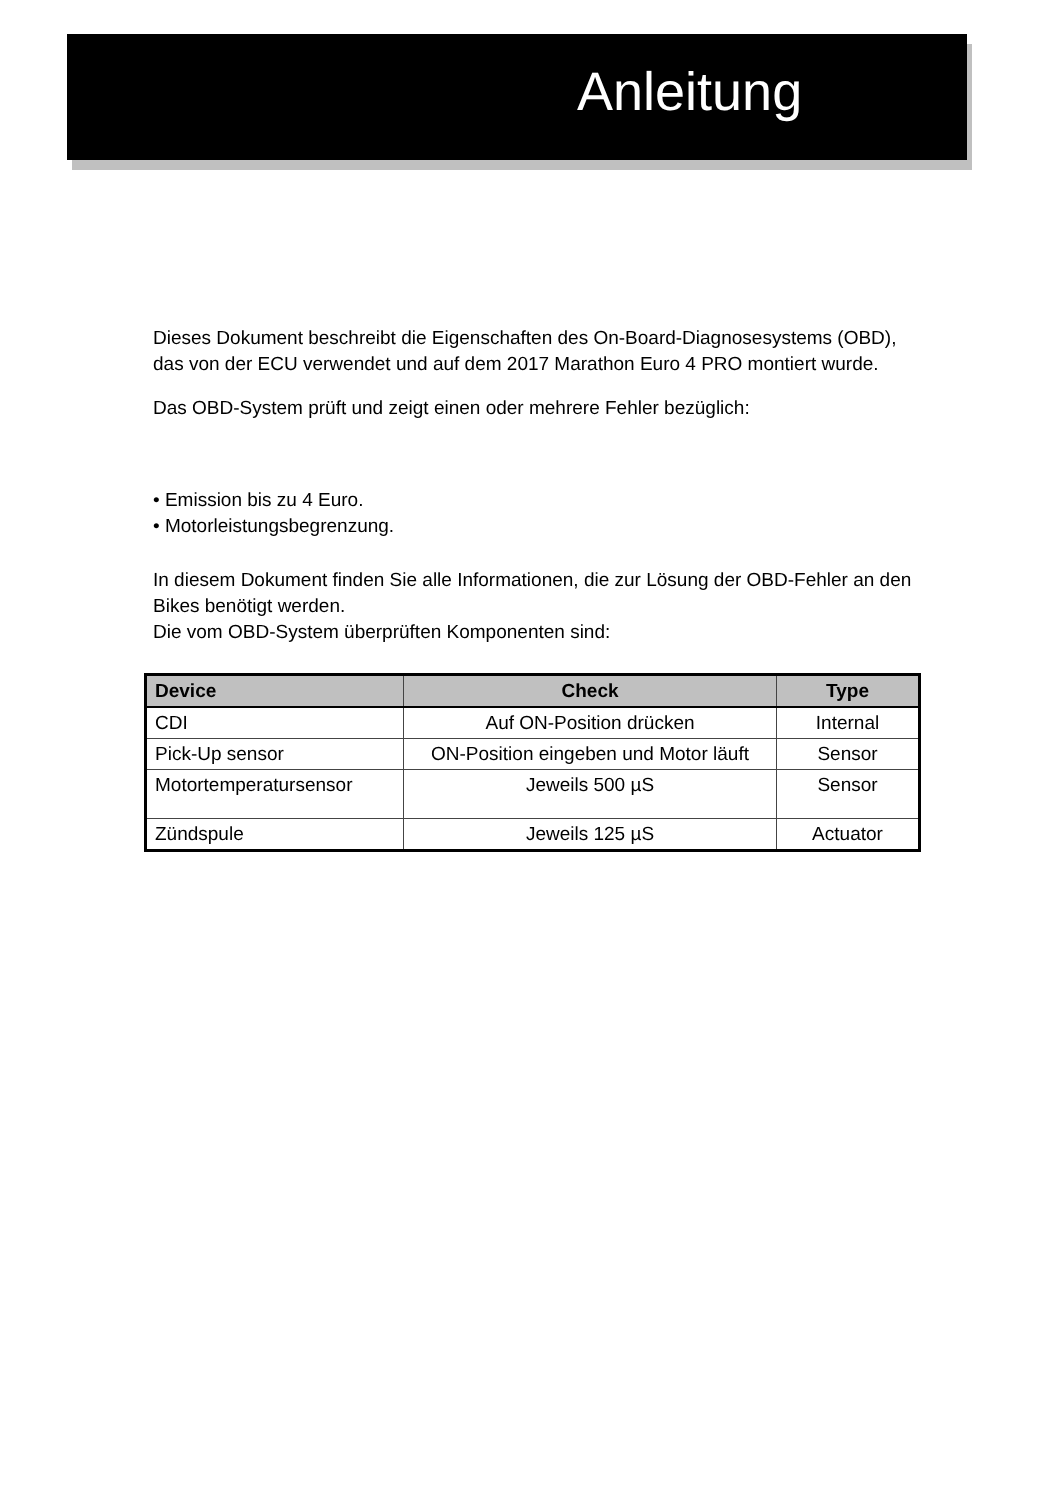Anleitung
Dieses Dokument beschreibt die Eigenschaften des On-Board-Diagnosesystems (OBD), das von der ECU verwendet und auf dem 2017 Marathon Euro 4 PRO montiert wurde.
Das OBD-System prüft und zeigt einen oder mehrere Fehler bezüglich:
• Emission bis zu 4 Euro.
• Motorleistungsbegrenzung.
In diesem Dokument finden Sie alle Informationen, die zur Lösung der OBD-Fehler an den Bikes benötigt werden.
Die vom OBD-System überprüften Komponenten sind:
| Device | Check | Type |
| --- | --- | --- |
| CDI | Auf ON-Position drücken | Internal |
| Pick-Up sensor | ON-Position eingeben und Motor läuft | Sensor |
| Motortemperatursensor | Jeweils 500 µS | Sensor |
| Zündspule | Jeweils 125 µS | Actuator |